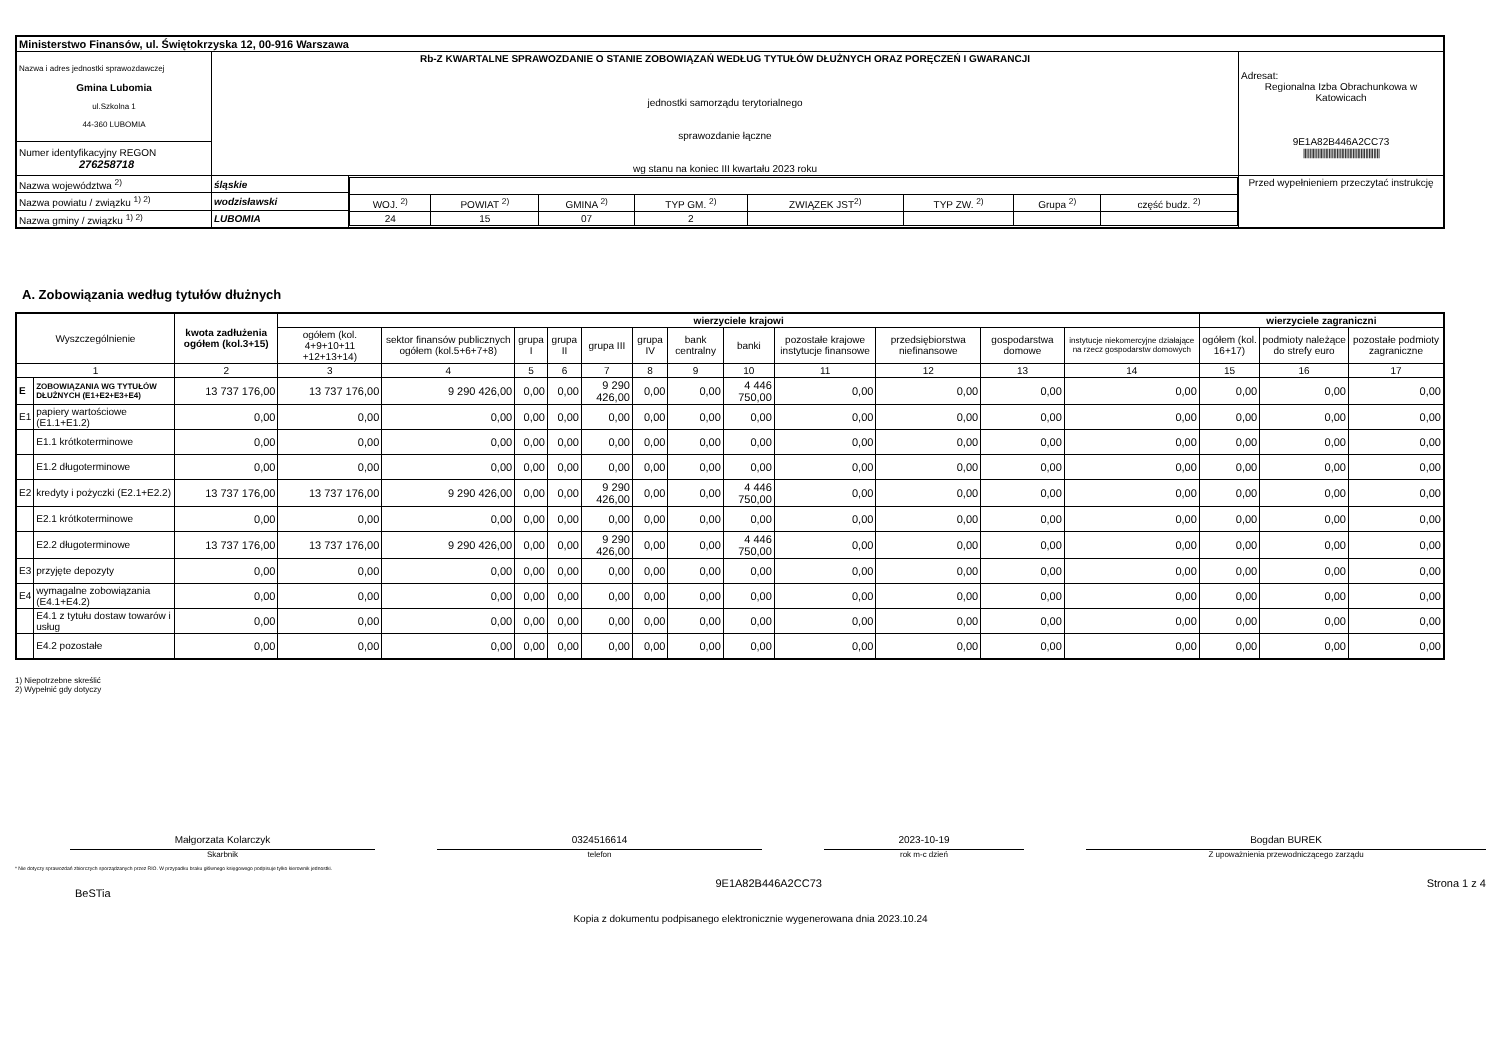| Ministerstwo Finansów, ul. Świętokrzyska 12, 00-916 Warszawa | | | |
| Nazwa i adres jednostki sprawozdawczej Gmina Lubomia ul.Szkolna 1 44-360 LUBOMIA | Rb-Z KWARTALNE SPRAWOZDANIE O STANIE ZOBOWIĄZAŃ WEDŁUG TYTUŁÓW DŁUŻNYCH ORAZ PORĘCZEŃ I GWARANCJI jednostki samorządu terytorialnego sprawozdanie łączne wg stanu na koniec III kwartału 2023 roku | | Adresat: Regionalna Izba Obrachunkowa w Katowicach 9E1A82B446A2CC73 //////////////////////////////////////////////// |
| Numer identyfikacyjny REGON 276258718 | | | |
| Nazwa województwa <sup>2)</sup> | śląskie | / WOJ. <sup>2)</sup> / POWIAT <sup>2)</sup> / GMINA <sup>2)</sup> / TYP GM. <sup>2)</sup> / ZWIĄZEK JST<sup>2)</sup> / TYP ZW. <sup>2)</sup> / Grupa <sup>2)</sup> / część budz. <sup>2)</sup> / / 24 / 15 / 07 / 2 / / / / / | Przed wypełnieniem przeczytać instrukcję |
| Nazwa powiatu / związku <sup>1) 2)</sup> | wodzisławski | | |
| Nazwa gminy / związku <sup>1) 2)</sup> | LUBOMIA | | |
A. Zobowiązania według tytułów dłużnych
| Wyszczególnienie | | kwota zadłużenia ogółem (kol.3+15) | wierzyciele krajowi | | | | | | | | | | | | wierzyciele zagraniczni | | |
| --- | --- | --- | --- | --- | --- | --- | --- | --- | --- | --- | --- | --- | --- | --- | --- | --- | --- |
| | | | ogółem (kol. 4+9+10+11 +12+13+14) | sektor finansów publicznych ogółem (kol.5+6+7+8) | grupa I | grupa II | grupa III | grupa IV | bank centralny | banki | pozostałe krajowe instytucje finansowe | przedsiębiorstwa niefinansowe | gospodarstwa domowe | instytucje niekomercyjne działające na rzecz gospodarstw domowych | ogółem (kol. 16+17) | podmioty należące do strefy euro | pozostałe podmioty zagraniczne |
| 1 | | 2 | 3 | 4 | 5 | 6 | 7 | 8 | 9 | 10 | 11 | 12 | 13 | 14 | 15 | 16 | 17 |
| E | ZOBOWIĄZANIA WG TYTUŁÓW DŁUŻNYCH (E1+E2+E3+E4) | 13 737 176,00 | 13 737 176,00 | 9 290 426,00 | 0,00 | 0,00 | 9 290 426,00 | 0,00 | 0,00 | 4 446 750,00 | 0,00 | 0,00 | 0,00 | 0,00 | 0,00 | 0,00 | 0,00 |
| E1 | papiery wartościowe (E1.1+E1.2) | 0,00 | 0,00 | 0,00 | 0,00 | 0,00 | 0,00 | 0,00 | 0,00 | 0,00 | 0,00 | 0,00 | 0,00 | 0,00 | 0,00 | 0,00 | 0,00 |
| | E1.1 krótkoterminowe | 0,00 | 0,00 | 0,00 | 0,00 | 0,00 | 0,00 | 0,00 | 0,00 | 0,00 | 0,00 | 0,00 | 0,00 | 0,00 | 0,00 | 0,00 | 0,00 |
| | E1.2 długoterminowe | 0,00 | 0,00 | 0,00 | 0,00 | 0,00 | 0,00 | 0,00 | 0,00 | 0,00 | 0,00 | 0,00 | 0,00 | 0,00 | 0,00 | 0,00 | 0,00 |
| E2 | kredyty i pożyczki (E2.1+E2.2) | 13 737 176,00 | 13 737 176,00 | 9 290 426,00 | 0,00 | 0,00 | 9 290 426,00 | 0,00 | 0,00 | 4 446 750,00 | 0,00 | 0,00 | 0,00 | 0,00 | 0,00 | 0,00 | 0,00 |
| | E2.1 krótkoterminowe | 0,00 | 0,00 | 0,00 | 0,00 | 0,00 | 0,00 | 0,00 | 0,00 | 0,00 | 0,00 | 0,00 | 0,00 | 0,00 | 0,00 | 0,00 | 0,00 |
| | E2.2 długoterminowe | 13 737 176,00 | 13 737 176,00 | 9 290 426,00 | 0,00 | 0,00 | 9 290 426,00 | 0,00 | 0,00 | 4 446 750,00 | 0,00 | 0,00 | 0,00 | 0,00 | 0,00 | 0,00 | 0,00 |
| E3 | przyjęte depozyty | 0,00 | 0,00 | 0,00 | 0,00 | 0,00 | 0,00 | 0,00 | 0,00 | 0,00 | 0,00 | 0,00 | 0,00 | 0,00 | 0,00 | 0,00 | 0,00 |
| E4 | wymagalne zobowiązania (E4.1+E4.2) | 0,00 | 0,00 | 0,00 | 0,00 | 0,00 | 0,00 | 0,00 | 0,00 | 0,00 | 0,00 | 0,00 | 0,00 | 0,00 | 0,00 | 0,00 | 0,00 |
| | E4.1 z tytułu dostaw towarów i usług | 0,00 | 0,00 | 0,00 | 0,00 | 0,00 | 0,00 | 0,00 | 0,00 | 0,00 | 0,00 | 0,00 | 0,00 | 0,00 | 0,00 | 0,00 | 0,00 |
| | E4.2 pozostałe | 0,00 | 0,00 | 0,00 | 0,00 | 0,00 | 0,00 | 0,00 | 0,00 | 0,00 | 0,00 | 0,00 | 0,00 | 0,00 | 0,00 | 0,00 | 0,00 |
1) Niepotrzebne skreślić
2) Wypełnić gdy dotyczy
Małgorzata Kolarczyk
Skarbnik
0324516614
telefon
2023-10-19
rok m-c dzień
Bogdan BUREK
Z upoważnienia przewodniczącego zarządu
* Nie dotyczy sprawozdań zbiorczych sporządzanych przez RIO. W przypadku braku głównego księgowego podpisuje tylko kierownik jednostki.
BeSTia
9E1A82B446A2CC73 Strona 1 z 4
Kopia z dokumentu podpisanego elektronicznie wygenerowana dnia 2023.10.24